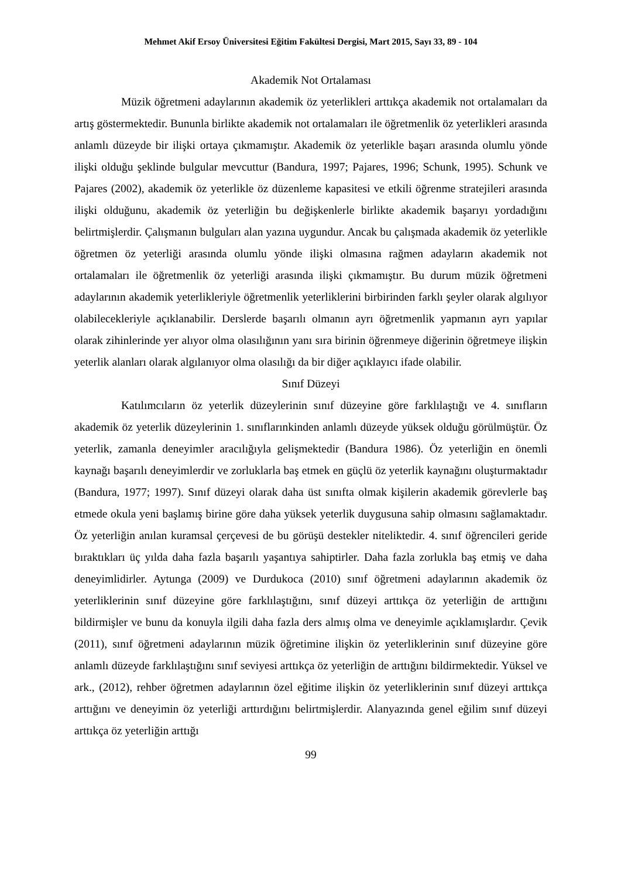Mehmet Akif Ersoy Üniversitesi Eğitim Fakültesi Dergisi, Mart 2015, Sayı 33, 89 - 104
Akademik Not Ortalaması
Müzik öğretmeni adaylarının akademik öz yeterlikleri arttıkça akademik not ortalamaları da artış göstermektedir. Bununla birlikte akademik not ortalamaları ile öğretmenlik öz yeterlikleri arasında anlamlı düzeyde bir ilişki ortaya çıkmamıştır. Akademik öz yeterlikle başarı arasında olumlu yönde ilişki olduğu şeklinde bulgular mevcuttur (Bandura, 1997; Pajares, 1996; Schunk, 1995). Schunk ve Pajares (2002), akademik öz yeterlikle öz düzenleme kapasitesi ve etkili öğrenme stratejileri arasında ilişki olduğunu, akademik öz yeterliğin bu değişkenlerle birlikte akademik başarıyı yordadığını belirtmişlerdir. Çalışmanın bulguları alan yazına uygundur. Ancak bu çalışmada akademik öz yeterlikle öğretmen öz yeterliği arasında olumlu yönde ilişki olmasına rağmen adayların akademik not ortalamaları ile öğretmenlik öz yeterliği arasında ilişki çıkmamıştır. Bu durum müzik öğretmeni adaylarının akademik yeterlikleriyle öğretmenlik yeterliklerini birbirinden farklı şeyler olarak algılıyor olabilecekleriyle açıklanabilir. Derslerde başarılı olmanın ayrı öğretmenlik yapmanın ayrı yapılar olarak zihinlerinde yer alıyor olma olasılığının yanı sıra birinin öğrenmeye diğerinin öğretmeye ilişkin yeterlik alanları olarak algılanıyor olma olasılığı da bir diğer açıklayıcı ifade olabilir.
Sınıf Düzeyi
Katılımcıların öz yeterlik düzeylerinin sınıf düzeyine göre farklılaştığı ve 4. sınıfların akademik öz yeterlik düzeylerinin 1. sınıflarınkinden anlamlı düzeyde yüksek olduğu görülmüştür. Öz yeterlik, zamanla deneyimler aracılığıyla gelişmektedir (Bandura 1986). Öz yeterliğin en önemli kaynağı başarılı deneyimlerdir ve zorluklarla baş etmek en güçlü öz yeterlik kaynağını oluşturmaktadır (Bandura, 1977; 1997). Sınıf düzeyi olarak daha üst sınıfta olmak kişilerin akademik görevlerle baş etmede okula yeni başlamış birine göre daha yüksek yeterlik duygusuna sahip olmasını sağlamaktadır. Öz yeterliğin anılan kuramsal çerçevesi de bu görüşü destekler niteliktedir. 4. sınıf öğrencileri geride bıraktıkları üç yılda daha fazla başarılı yaşantıya sahiptirler. Daha fazla zorlukla baş etmiş ve daha deneyimlidirler. Aytunga (2009) ve Durdukoca (2010) sınıf öğretmeni adaylarının akademik öz yeterliklerinin sınıf düzeyine göre farklılaştığını, sınıf düzeyi arttıkça öz yeterliğin de arttığını bildirmişler ve bunu da konuyla ilgili daha fazla ders almış olma ve deneyimle açıklamışlardır. Çevik (2011), sınıf öğretmeni adaylarının müzik öğretimine ilişkin öz yeterliklerinin sınıf düzeyine göre anlamlı düzeyde farklılaştığını sınıf seviyesi arttıkça öz yeterliğin de arttığını bildirmektedir. Yüksel ve ark., (2012), rehber öğretmen adaylarının özel eğitime ilişkin öz yeterliklerinin sınıf düzeyi arttıkça arttığını ve deneyimin öz yeterliği arttırdığını belirtmişlerdir. Alanyazında genel eğilim sınıf düzeyi arttıkça öz yeterliğin arttığı
99